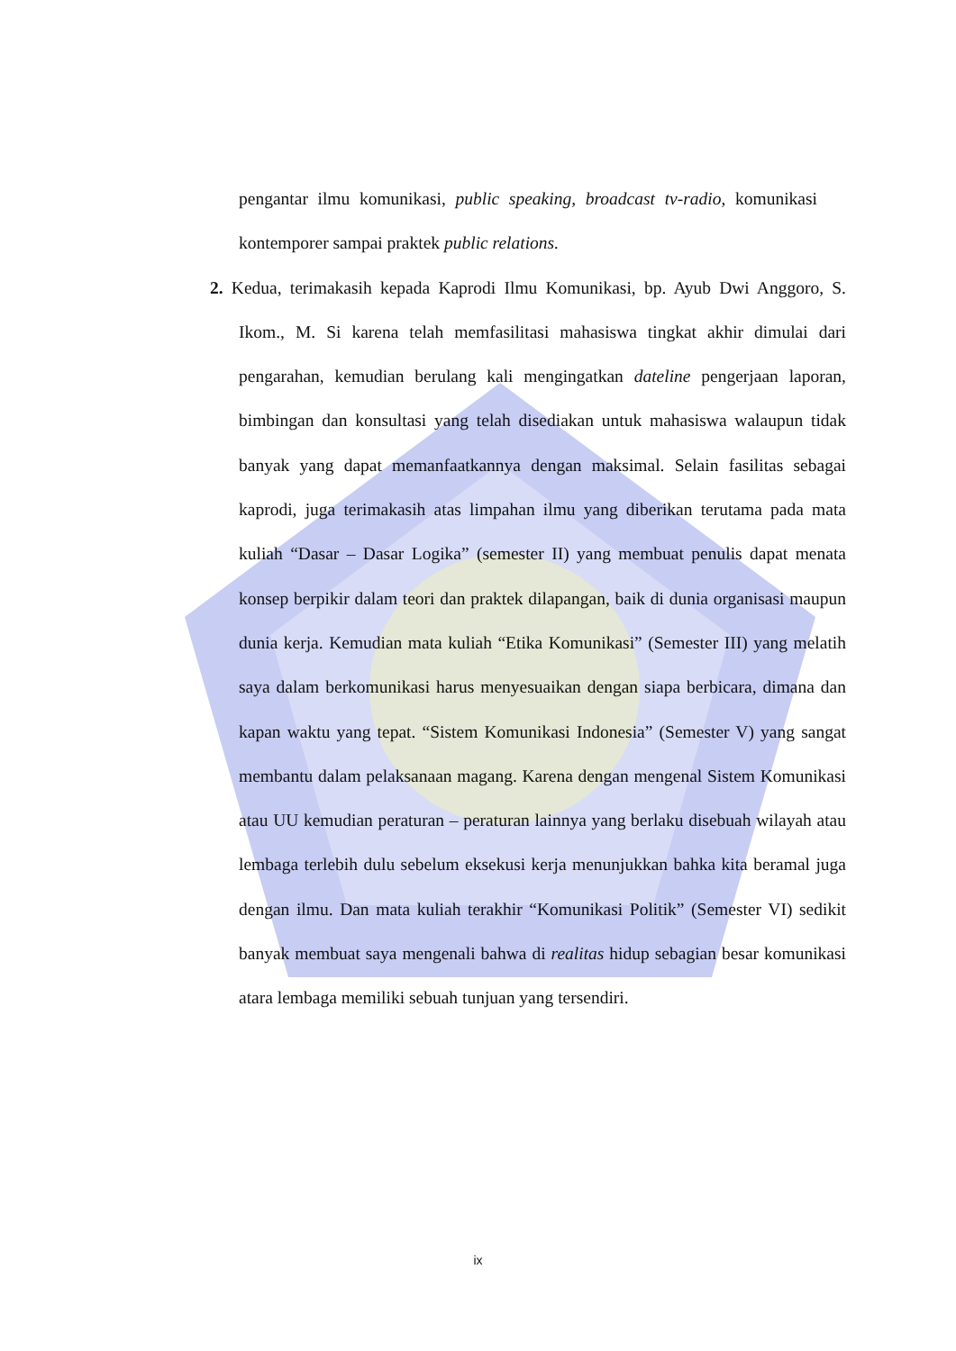pengantar ilmu komunikasi, public speaking, broadcast tv-radio, komunikasi kontemporer sampai praktek public relations.
2. Kedua, terimakasih kepada Kaprodi Ilmu Komunikasi, bp. Ayub Dwi Anggoro, S. Ikom., M. Si karena telah memfasilitasi mahasiswa tingkat akhir dimulai dari pengarahan, kemudian berulang kali mengingatkan dateline pengerjaan laporan, bimbingan dan konsultasi yang telah disediakan untuk mahasiswa walaupun tidak banyak yang dapat memanfaatkannya dengan maksimal. Selain fasilitas sebagai kaprodi, juga terimakasih atas limpahan ilmu yang diberikan terutama pada mata kuliah “Dasar – Dasar Logika” (semester II) yang membuat penulis dapat menata konsep berpikir dalam teori dan praktek dilapangan, baik di dunia organisasi maupun dunia kerja. Kemudian mata kuliah “Etika Komunikasi” (Semester III) yang melatih saya dalam berkomunikasi harus menyesuaikan dengan siapa berbicara, dimana dan kapan waktu yang tepat. “Sistem Komunikasi Indonesia” (Semester V) yang sangat membantu dalam pelaksanaan magang. Karena dengan mengenal Sistem Komunikasi atau UU kemudian peraturan – peraturan lainnya yang berlaku disebuah wilayah atau lembaga terlebih dulu sebelum eksekusi kerja menunjukkan bahka kita beramal juga dengan ilmu. Dan mata kuliah terakhir “Komunikasi Politik” (Semester VI) sedikit banyak membuat saya mengenali bahwa di realitas hidup sebagian besar komunikasi atara lembaga memiliki sebuah tunjuan yang tersendiri.
ix